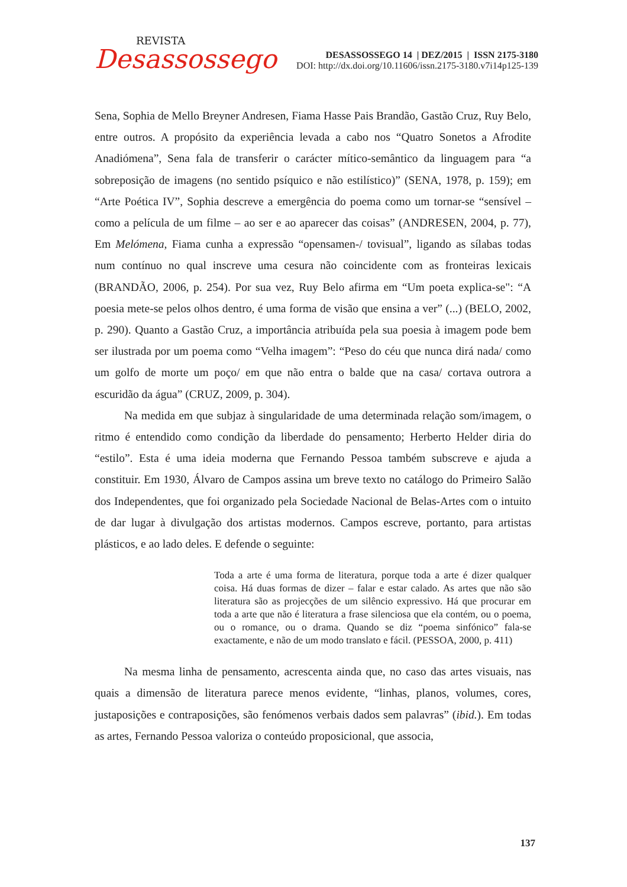REVISTA
Desassossego
DESASSOSSEGO 14 | DEZ/2015 | ISSN 2175-3180
DOI: http://dx.doi.org/10.11606/issn.2175-3180.v7i14p125-139
Sena, Sophia de Mello Breyner Andresen, Fiama Hasse Pais Brandão, Gastão Cruz, Ruy Belo, entre outros. A propósito da experiência levada a cabo nos “Quatro Sonetos a Afrodite Anadiómena”, Sena fala de transferir o carácter mítico-semântico da linguagem para “a sobreposição de imagens (no sentido psíquico e não estilístico)” (SENA, 1978, p. 159); em “Arte Poética IV”, Sophia descreve a emergência do poema como um tornar-se “sensível – como a película de um filme – ao ser e ao aparecer das coisas” (ANDRESEN, 2004, p. 77), Em Melómena, Fiama cunha a expressão “opensamen-/ tovisual”, ligando as sílabas todas num contínuo no qual inscreve uma cesura não coincidente com as fronteiras lexicais (BRANDÃO, 2006, p. 254). Por sua vez, Ruy Belo afirma em “Um poeta explica-se": “A poesia mete-se pelos olhos dentro, é uma forma de visão que ensina a ver” (...) (BELO, 2002, p. 290). Quanto a Gastão Cruz, a importância atribuída pela sua poesia à imagem pode bem ser ilustrada por um poema como “Velha imagem”: “Peso do céu que nunca dirá nada/ como um golfo de morte um poço/ em que não entra o balde que na casa/ cortava outrora a escuridão da água” (CRUZ, 2009, p. 304).
Na medida em que subjaz à singularidade de uma determinada relação som/imagem, o ritmo é entendido como condição da liberdade do pensamento; Herberto Helder diria do “estilo”. Esta é uma ideia moderna que Fernando Pessoa também subscreve e ajuda a constituir. Em 1930, Álvaro de Campos assina um breve texto no catálogo do Primeiro Salão dos Independentes, que foi organizado pela Sociedade Nacional de Belas-Artes com o intuito de dar lugar à divulgação dos artistas modernos. Campos escreve, portanto, para artistas plásticos, e ao lado deles. E defende o seguinte:
Toda a arte é uma forma de literatura, porque toda a arte é dizer qualquer coisa. Há duas formas de dizer – falar e estar calado. As artes que não são literatura são as projecções de um silêncio expressivo. Há que procurar em toda a arte que não é literatura a frase silenciosa que ela contém, ou o poema, ou o romance, ou o drama. Quando se diz “poema sinfónico” fala-se exactamente, e não de um modo translato e fácil. (PESSOA, 2000, p. 411)
Na mesma linha de pensamento, acrescenta ainda que, no caso das artes visuais, nas quais a dimensão de literatura parece menos evidente, “linhas, planos, volumes, cores, justaposições e contraposições, são fenómenos verbais dados sem palavras” (ibid.). Em todas as artes, Fernando Pessoa valoriza o conteúdo proposicional, que associa,
137